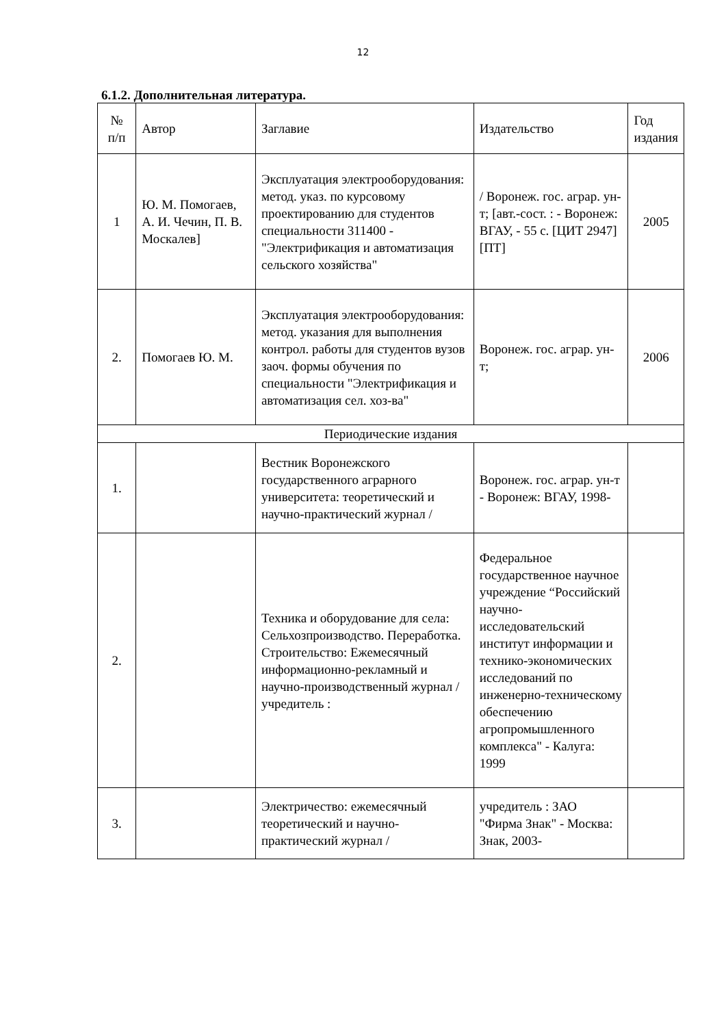12
6.1.2. Дополнительная литература.
| № п/п | Автор | Заглавие | Издательство | Год издания |
| 1 | Ю. М. Помогаев, А. И. Чечин, П. В. Москалев] | Эксплуатация электрооборудования: метод. указ. по курсовому проектированию для студентов специальности 311400 - "Электрификация и автоматизация сельского хозяйства" | / Воронеж. гос. аграр. ун-т; [авт.-сост. : - Воронеж: ВГАУ, - 55 с. [ЦИТ 2947] [ПТ] | 2005 |
| 2. | Помогаев Ю. М. | Эксплуатация электрооборудования: метод. указания для выполнения контрол. работы для студентов вузов заоч. формы обучения по специальности "Электрификация и автоматизация сел. хоз-ва" | Воронеж. гос. аграр. ун-т; | 2006 |
| Периодические издания | | | | |
| 1. | | Вестник Воронежского государственного аграрного университета: теоретический и научно-практический журнал / | Воронеж. гос. аграр. ун-т - Воронеж: ВГАУ, 1998- | |
| 2. | | Техника и оборудование для села: Сельхозпроизводство. Переработка. Строительство: Ежемесячный информационно-рекламный и научно-производственный журнал / учредитель : | Федеральное государственное научное учреждение “Российский научно-исследовательский институт информации и технико-экономических исследований по инженерно-техническому обеспечению агропромышленного комплекса" - Калуга: 1999 | |
| 3. | | Электричество: ежемесячный теоретический и научно-практический журнал / | учредитель : ЗАО "Фирма Знак" - Москва: Знак, 2003- | |